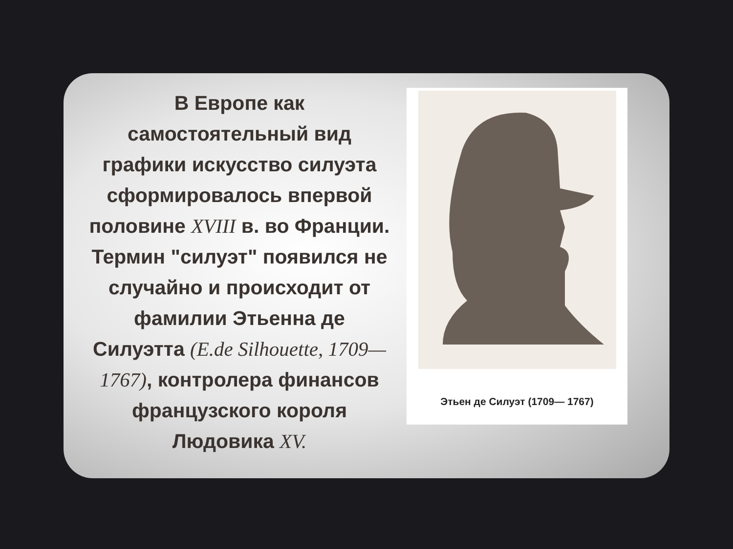В Европе как самостоятельный вид графики искусство силуэта сформировалось впервой половине XVIII в. во Франции. Термин "силуэт" появился не случайно и происходит от фамилии Этьенна де Силуэтта (E.de Silhouette, 1709—1767), контролера финансов французского короля Людовика XV.
Этьен де Силуэт (1709— 1767)